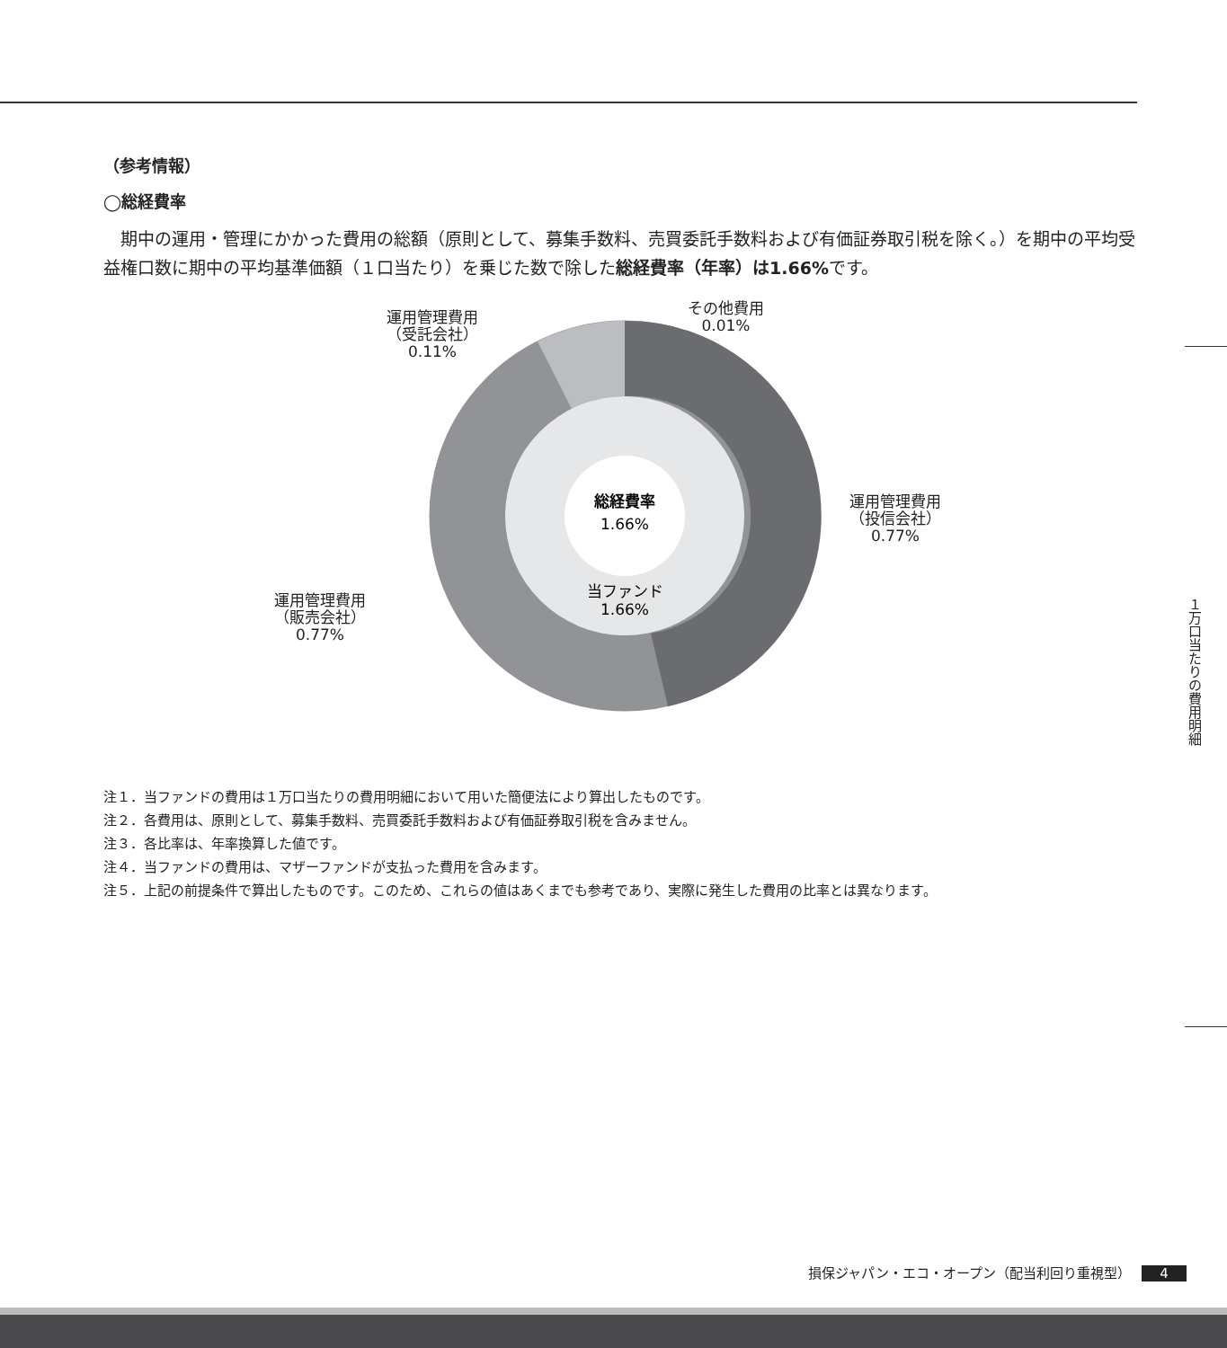（参考情報）
◯総経費率
期中の運用・管理にかかった費用の総額（原則として、募集手数料、売買委託手数料および有価証券取引税を除く。）を期中の平均受益権口数に期中の平均基準価額（１口当たり）を乗じた数で除した総経費率（年率）は1.66% です。
総経費率
1.66%
当ファンド
1.66%
運用管理費用
（受託会社）
0.11%
その他費用
0.01%
運用管理費用
（投信会社）
0.77%
運用管理費用
（販売会社）
0.77%
注１．当ファンドの費用は１万口当たりの費用明細において用いた簡便法により算出したものです。
注２．各費用は、原則として、募集手数料、売買委託手数料および有価証券取引税を含みません。
注３．各比率は、年率換算した値です。
注４．当ファンドの費用は、マザーファンドが支払った費用を含みます。
注５．上記の前提条件で算出したものです。このため、これらの値はあくまでも参考であり、実際に発生した費用の比率とは異なります。
１万口当たりの費用明細
損保ジャパン・エコ・オープン（配当利回り重視型） 4